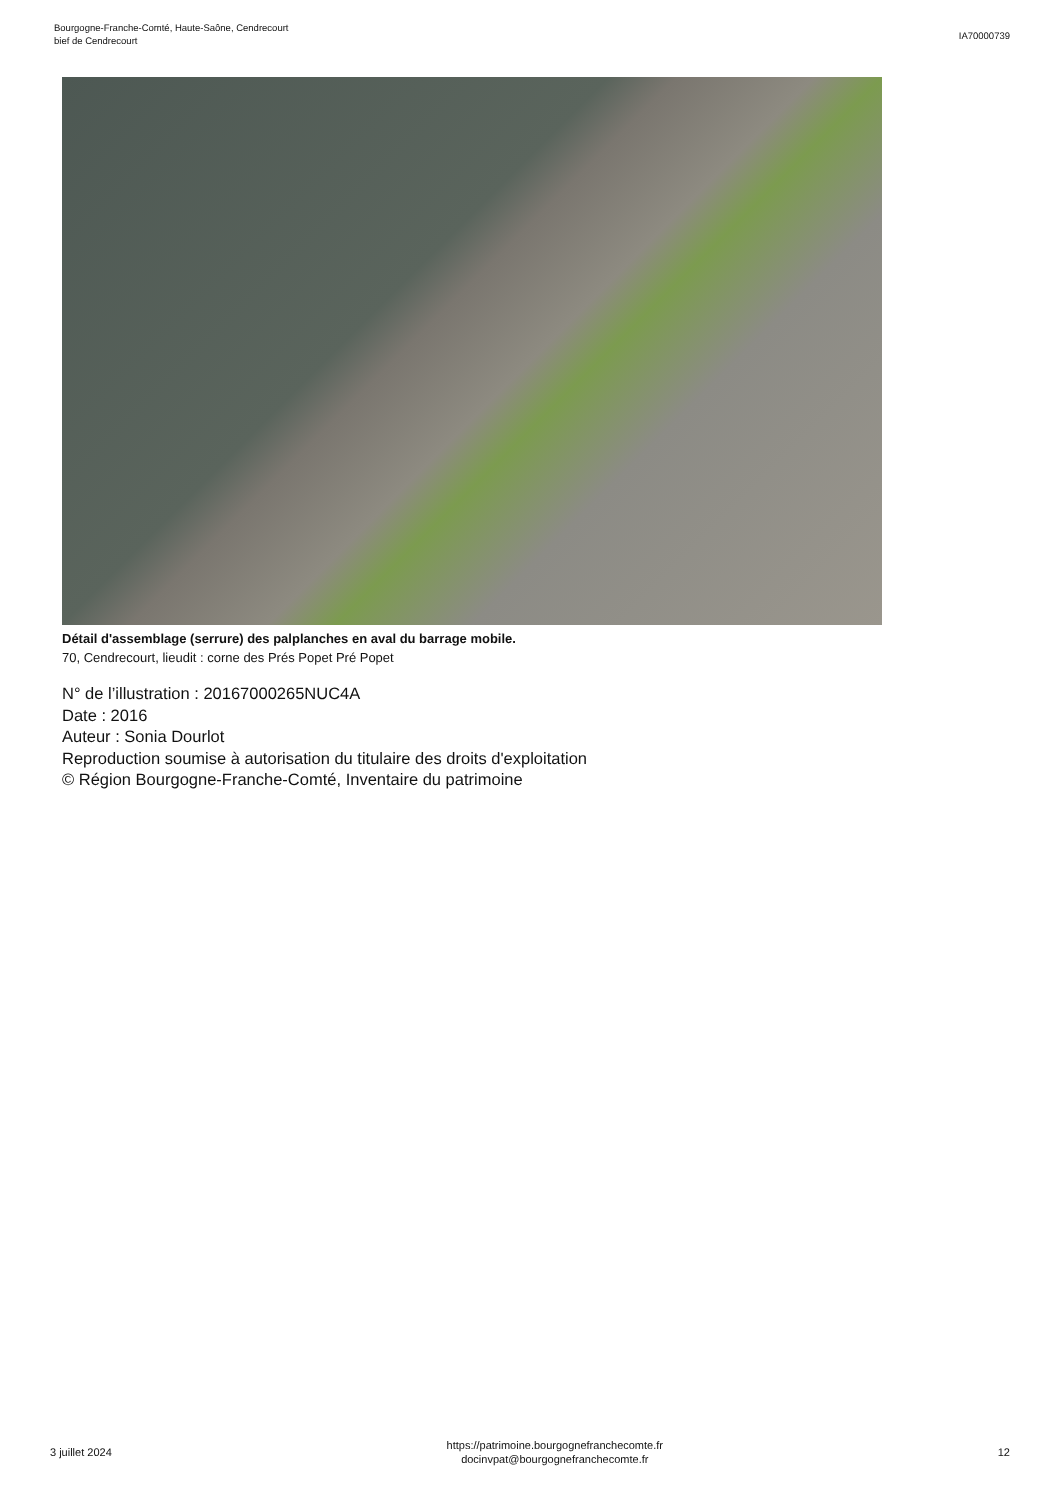Bourgogne-Franche-Comté, Haute-Saône, Cendrecourt
bief de Cendrecourt
IA70000739
Détail d'assemblage (serrure) des palplanches en aval du barrage mobile.
70, Cendrecourt, lieudit : corne des Prés Popet Pré Popet
N° de l’illustration : 20167000265NUC4A
Date : 2016
Auteur : Sonia Dourlot
Reproduction soumise à autorisation du titulaire des droits d'exploitation
© Région Bourgogne-Franche-Comté, Inventaire du patrimoine
3 juillet 2024
https://patrimoine.bourgognefranchecomte.fr
docinvpat@bourgognefranchecomte.fr
12